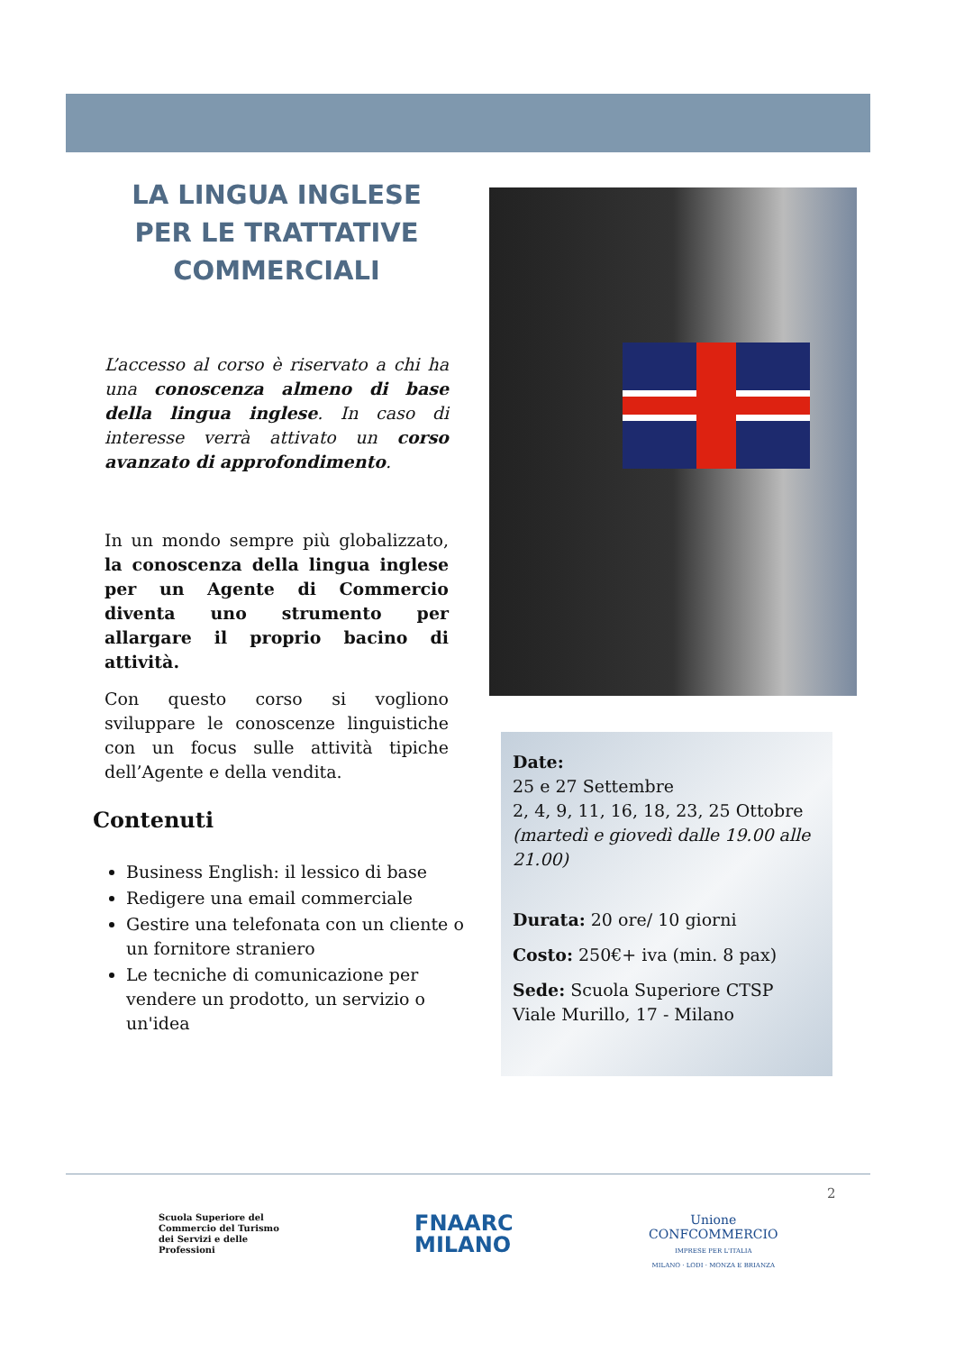LA LINGUA INGLESE PER LE TRATTATIVE COMMERCIALI
L’accesso al corso è riservato a chi ha una conoscenza almeno di base della lingua inglese. In caso di interesse verrà attivato un corso avanzato di approfondimento.
In un mondo sempre più globalizzato, la conoscenza della lingua inglese per un Agente di Commercio diventa uno strumento per allargare il proprio bacino di attività.
Con questo corso si vogliono sviluppare le conoscenze linguistiche con un focus sulle attività tipiche dell’Agente e della vendita.
Date:
25 e 27 Settembre
2, 4, 9, 11, 16, 18, 23, 25 Ottobre
(martedì e giovedì dalle 19.00 alle 21.00)
Durata: 20 ore/ 10 giorni
Costo: 250€+ iva (min. 8 pax)
Sede: Scuola Superiore CTSP Viale Murillo, 17 - Milano
Contenuti
Business English: il lessico di base
Redigere una email commerciale
Gestire una telefonata con un cliente o un fornitore straniero
Le tecniche di comunicazione per vendere un prodotto, un servizio o un'idea
2
Scuola Superiore del
Commercio del Turismo
dei Servizi e delle
Professioni
FNAARC
MILANO
Unione
CONFCOMMERCIO
IMPRESE PER L'ITALIA
MILANO · LODI · MONZA E BRIANZA